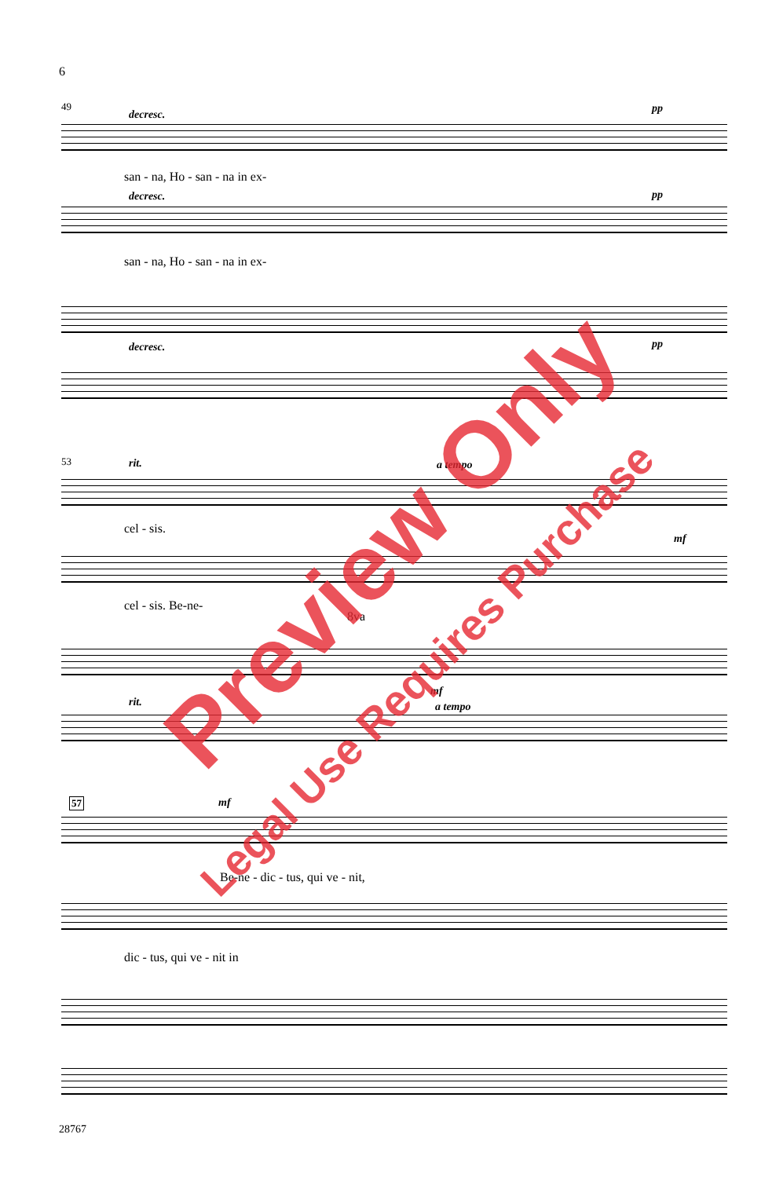6
49
decresc. pp
san - na, Ho - san - na in ex-
decresc. pp
san - na, Ho - san - na in ex-
decresc. pp
53 rit. a tempo
cel - sis.
mf
cel - sis. Be-ne-
8va
rit.
mf
a tempo
57 mf
Be-ne - dic - tus, qui ve - nit,
dic - tus, qui ve - nit in
28767
Preview Only
Legal Use Requires Purchase